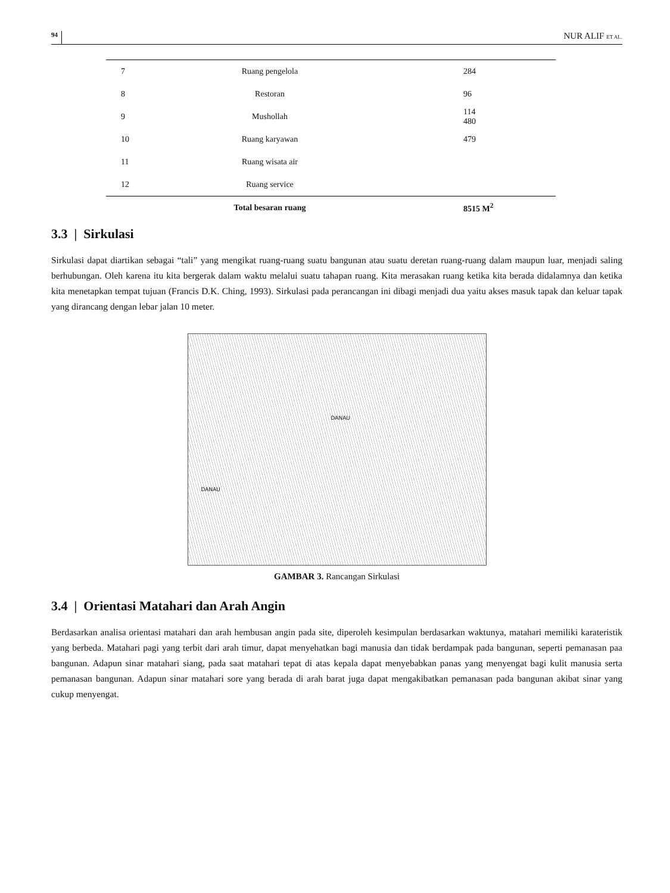94 NUR ALIF ET AL.
| 7 | Ruang pengelola | 284 |
| 8 | Restoran | 96 |
| 9 | Musholla­h | 114 480 |
| 10 | Ruang karyawan | 479 |
| 11 | Ruang wisata air | |
| 12 | Ruang service | |
| | Total besaran ruang | 8515 M<sup>2</sup> |
3.3 | Sirkulasi
Sirkulasi dapat diartikan sebagai “tali” yang mengikat ruang-ruang suatu bangunan atau suatu deretan ruang-ruang dalam maupun luar, menjadi saling berhubungan. Oleh karena itu kita bergerak dalam waktu melalui suatu tahapan ruang. Kita merasakan ruang ketika kita berada didalamnya dan ketika kita menetapkan tempat tujuan (Francis D.K. Ching, 1993). Sirkulasi pada perancangan ini dibagi menjadi dua yaitu akses masuk tapak dan keluar tapak yang dirancang dengan lebar jalan 10 meter.
DANAU
DANAU
GAMBAR 3. Rancangan Sirkulasi
3.4 | Orientasi Matahari dan Arah Angin
Berdasarkan analisa orientasi matahari dan arah hembusan angin pada site, diperoleh kesimpulan berdasarkan waktunya, matahari memiliki karateristik yang berbeda. Matahari pagi yang terbit dari arah timur, dapat menyehatkan bagi manusia dan tidak berdampak pada bangunan, seperti pemanasan paa bangunan. Adapun sinar matahari siang, pada saat matahari tepat di atas kepala dapat menyebabkan panas yang menyengat bagi kulit manusia serta pemanasan bangunan. Adapun sinar matahari sore yang berada di arah barat juga dapat mengakibatkan pemanasan pada bangunan akibat sinar yang cukup menyengat.